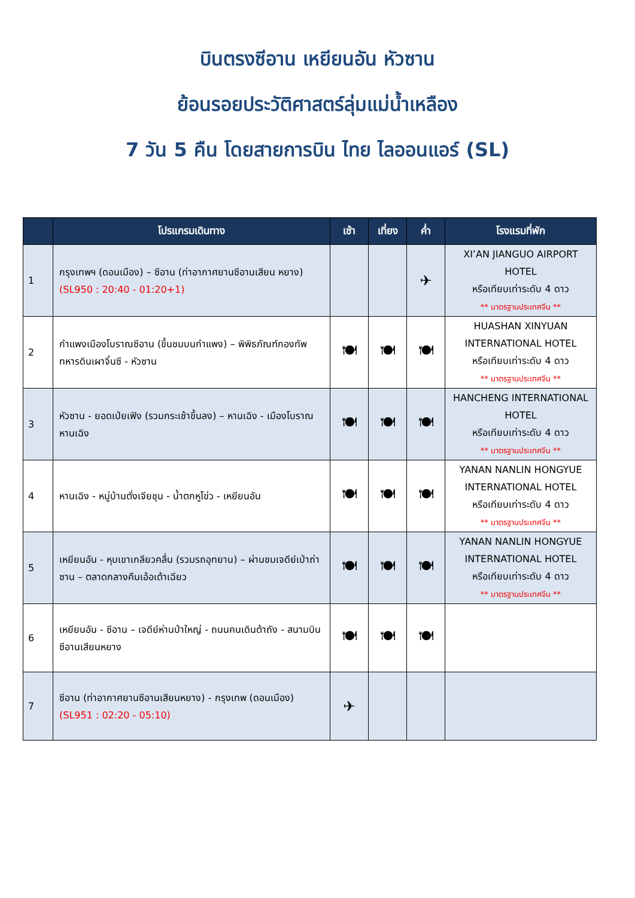บินตรงซีอาน เหยียนอัน หัวซาน
ย้อนรอยประวัติศาสตร์ลุ่มแม่น้ำเหลือง
7 วัน 5 คืน โดยสายการบิน ไทย ไลออนแอร์ (SL)
| | โปรแกรมเดินทาง | เช้า | เที่ยง | ค่ำ | โรงแรมที่พัก |
| --- | --- | --- | --- | --- | --- |
| 1 | กรุงเทพฯ (ดอนเมือง) – ซีอาน (ท่าอากาศยานซีอานเสียน หยาง) (SL950 : 20:40 - 01:20+1) | | | ✈ | XI’AN JIANGUO AIRPORT HOTEL หรือเทียบเท่าระดับ 4 ดาว ** มาตรฐานประเทศจีน ** |
| 2 | กำแพงเมืองโบราณซีอาน (ขึ้นชมบนกำแพง) – พิพิธภัณฑ์กองทัพทหารดินเผาจิ๋นซี - หัวซาน | 🍽 | 🍽 | 🍽 | HUASHAN XINYUAN INTERNATIONAL HOTEL หรือเทียบเท่าระดับ 4 ดาว ** มาตรฐานประเทศจีน ** |
| 3 | หัวซาน - ยอดเป่ยเฟิง (รวมกระเช้าขึ้นลง) – หานเฉิง - เมืองโบราณหานเฉิง | 🍽 | 🍽 | 🍽 | HANCHENG INTERNATIONAL HOTEL หรือเทียบเท่าระดับ 4 ดาว ** มาตรฐานประเทศจีน ** |
| 4 | หานเฉิง - หมู่บ้านตั่งเจียชุน - น้ำตกหูโข่ว - เหยียนอัน | 🍽 | 🍽 | 🍽 | YANAN NANLIN HONGYUE INTERNATIONAL HOTEL หรือเทียบเท่าระดับ 4 ดาว ** มาตรฐานประเทศจีน ** |
| 5 | เหยียนอัน - หุบเขาเกลียวคลื่น (รวมรถอุทยาน) – ผ่านชมเจดีย์เป่าถ่าซาน – ตลาดกลางคืนเอ้อเต้าเฉียว | 🍽 | 🍽 | 🍽 | YANAN NANLIN HONGYUE INTERNATIONAL HOTEL หรือเทียบเท่าระดับ 4 ดาว ** มาตรฐานประเทศจีน ** |
| 6 | เหยียนอัน - ซีอาน – เจดีย์ห่านป่าใหญ่ - ถนนคนเดินต้าถัง - สนามบินซีอานเสียนหยาง | 🍽 | 🍽 | 🍽 | |
| 7 | ซีอาน (ท่าอากาศยานซีอานเสียนหยาง) - กรุงเทพ (ดอนเมือง) (SL951 : 02:20 - 05:10) | ✈ | | | |